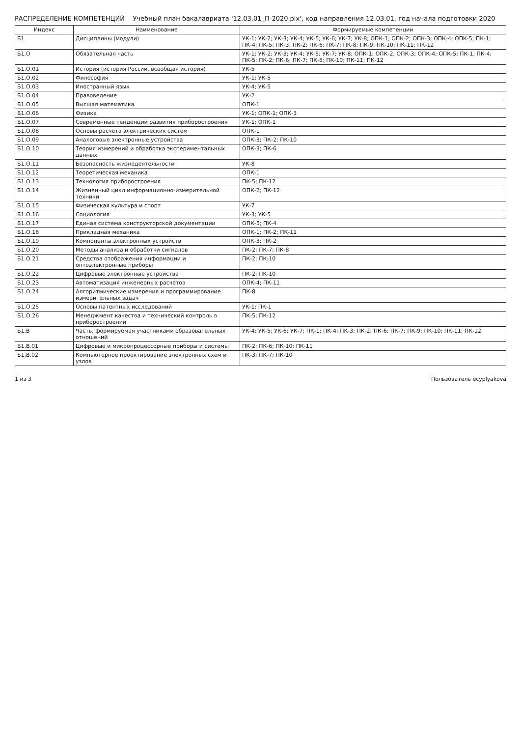РАСПРЕДЕЛЕНИЕ КОМПЕТЕНЦИЙ Учебный план бакалавриата '12.03.01_П-2020.plx', код направления 12.03.01, год начала подготовки 2020
| Индекс | Наименование | Формируемые компетенции |
| --- | --- | --- |
| Б1 | Дисциплины (модули) | УК-1; УК-2; УК-3; УК-4; УК-5; УК-6; УК-7; УК-8; ОПК-1; ОПК-2; ОПК-3; ОПК-4; ОПК-5; ПК-1; ПК-4; ПК-5; ПК-3; ПК-2; ПК-6; ПК-7; ПК-8; ПК-9; ПК-10; ПК-11; ПК-12 |
| Б1.О | Обязательная часть | УК-1; УК-2; УК-3; УК-4; УК-5; УК-7; УК-8; ОПК-1; ОПК-2; ОПК-3; ОПК-4; ОПК-5; ПК-1; ПК-4; ПК-5; ПК-2; ПК-6; ПК-7; ПК-8; ПК-10; ПК-11; ПК-12 |
| Б1.О.01 | История (история России, всеобщая история) | УК-5 |
| Б1.О.02 | Философия | УК-1; УК-5 |
| Б1.О.03 | Иностранный язык | УК-4; УК-5 |
| Б1.О.04 | Правоведение | УК-2 |
| Б1.О.05 | Высшая математика | ОПК-1 |
| Б1.О.06 | Физика | УК-1; ОПК-1; ОПК-3 |
| Б1.О.07 | Современные тенденции развития приборостроения | УК-1; ОПК-1 |
| Б1.О.08 | Основы расчета электрических систем | ОПК-1 |
| Б1.О.09 | Аналоговые электронные устройства | ОПК-3; ПК-2; ПК-10 |
| Б1.О.10 | Теория измерений и обработка экспериментальных данных | ОПК-3; ПК-6 |
| Б1.О.11 | Безопасность жизнедеятельности | УК-8 |
| Б1.О.12 | Теоретическая механика | ОПК-1 |
| Б1.О.13 | Технология приборостроения | ПК-5; ПК-12 |
| Б1.О.14 | Жизненный цикл информационно-измерительной техники | ОПК-2; ПК-12 |
| Б1.О.15 | Физическая культура и спорт | УК-7 |
| Б1.О.16 | Социология | УК-3; УК-5 |
| Б1.О.17 | Единая система конструкторской документации | ОПК-5; ПК-4 |
| Б1.О.18 | Прикладная механика | ОПК-1; ПК-2; ПК-11 |
| Б1.О.19 | Компоненты электронных устройств | ОПК-3; ПК-2 |
| Б1.О.20 | Методы анализа и обработки сигналов | ПК-2; ПК-7; ПК-8 |
| Б1.О.21 | Средства отображения информации и оптоэлектронные приборы | ПК-2; ПК-10 |
| Б1.О.22 | Цифровые электронные устройства | ПК-2; ПК-10 |
| Б1.О.23 | Автоматизация инженерных расчетов | ОПК-4; ПК-11 |
| Б1.О.24 | Алгоритмические измерения и программирование измерительных задач | ПК-8 |
| Б1.О.25 | Основы патентных исследований | УК-1; ПК-1 |
| Б1.О.26 | Менеджмент качества и технический контроль в приборостроении | ПК-5; ПК-12 |
| Б1.В | Часть, формируемая участниками образовательных отношений | УК-4; УК-5; УК-6; УК-7; ПК-1; ПК-4; ПК-3; ПК-2; ПК-6; ПК-7; ПК-9; ПК-10; ПК-11; ПК-12 |
| Б1.В.01 | Цифровые и микропроцессорные приборы и системы | ПК-2; ПК-6; ПК-10; ПК-11 |
| Б1.В.02 | Компьютерное проектирование электронных схем и узлов | ПК-3; ПК-7; ПК-10 |
1 из 3 Пользователь ecyplyakova